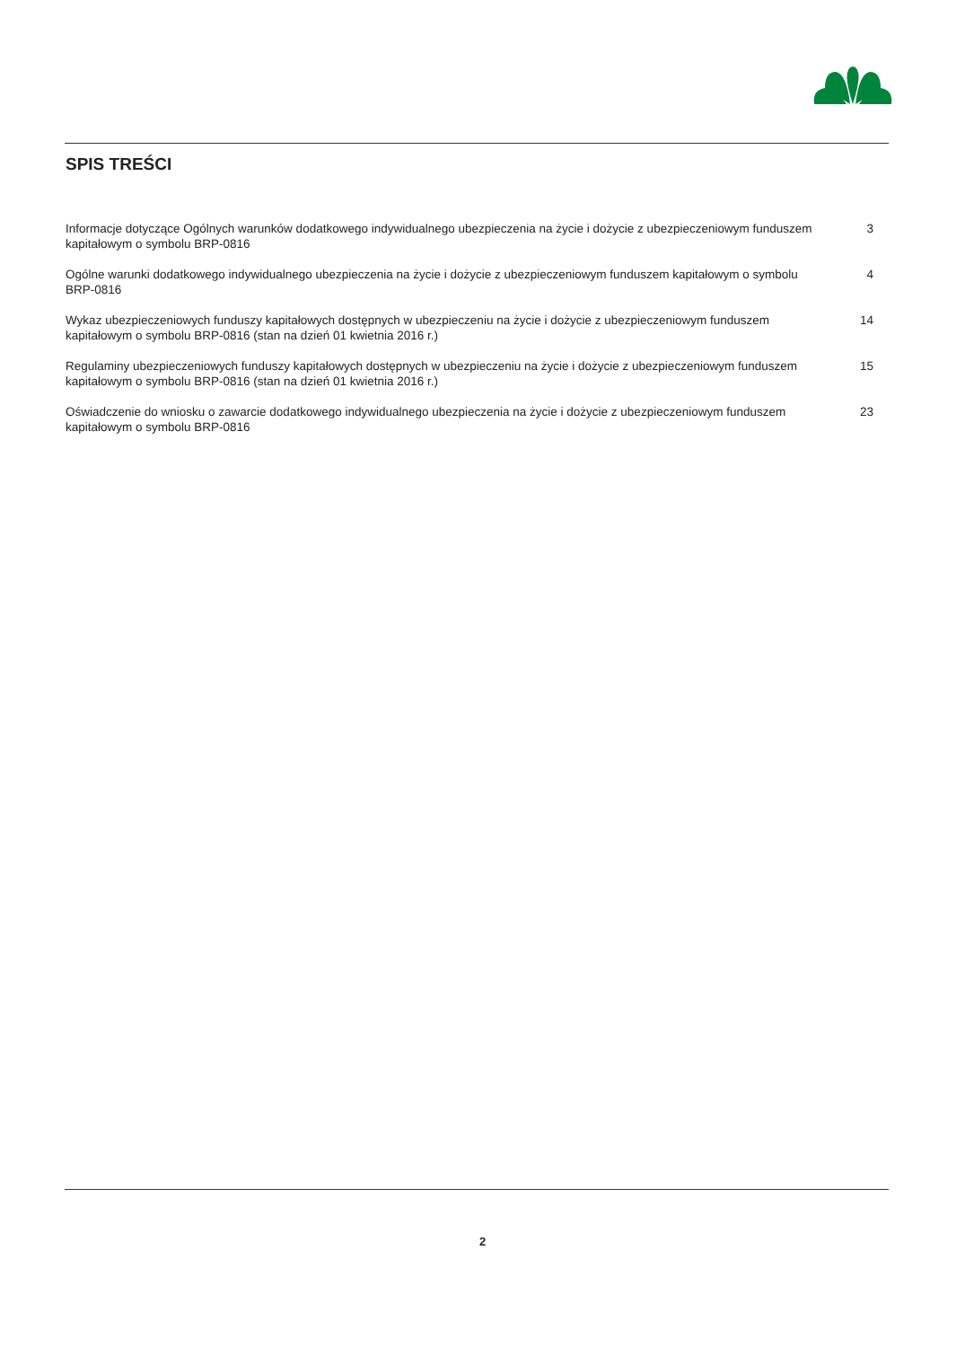SPIS TREŚCI
Informacje dotyczące Ogólnych warunków dodatkowego indywidualnego ubezpieczenia na życie i dożycie z ubezpieczeniowym funduszem kapitałowym o symbolu BRP-0816
3
Ogólne warunki dodatkowego indywidualnego ubezpieczenia na życie i dożycie z ubezpieczeniowym funduszem kapitałowym o symbolu BRP-0816
4
Wykaz ubezpieczeniowych funduszy kapitałowych dostępnych w ubezpieczeniu na życie i dożycie z ubezpieczeniowym funduszem kapitałowym o symbolu BRP-0816 (stan na dzień 01 kwietnia 2016 r.)
14
Regulaminy ubezpieczeniowych funduszy kapitałowych dostępnych w ubezpieczeniu na życie i dożycie z ubezpieczeniowym funduszem kapitałowym o symbolu BRP-0816 (stan na dzień 01 kwietnia 2016 r.)
15
Oświadczenie do wniosku o zawarcie dodatkowego indywidualnego ubezpieczenia na życie i dożycie z ubezpieczeniowym funduszem kapitałowym o symbolu BRP-0816
23
2